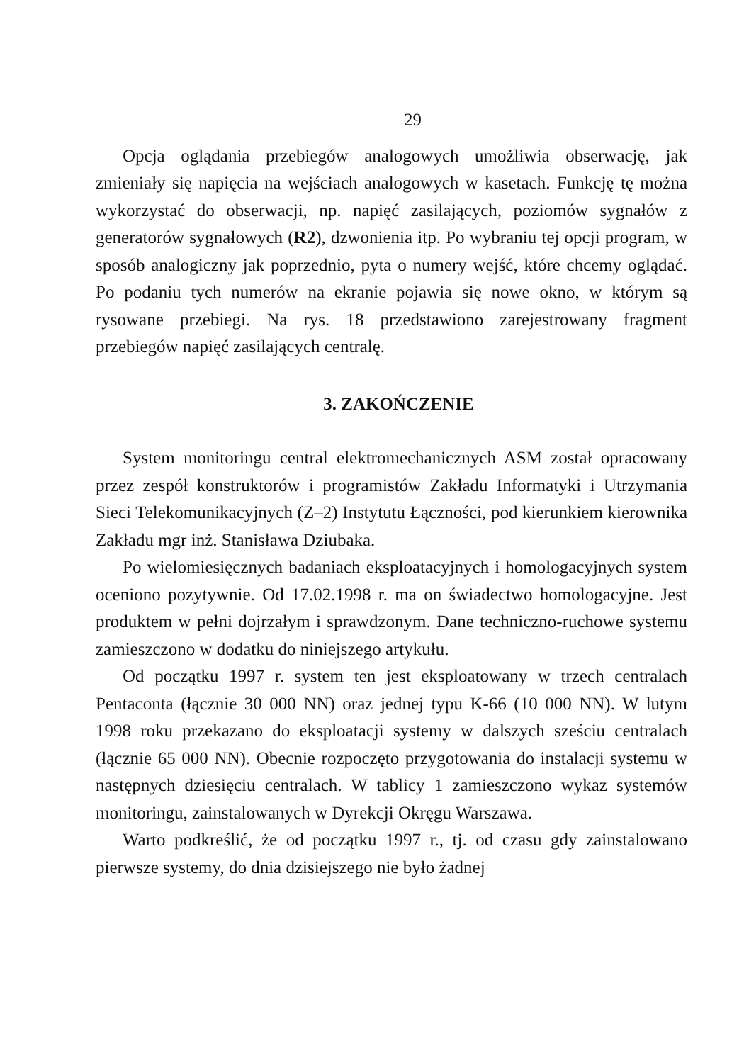29
Opcja oglądania przebiegów analogowych umożliwia obserwację, jak zmieniały się napięcia na wejściach analogowych w kasetach. Funkcję tę można wykorzystać do obserwacji, np. napięć zasilających, poziomów sygnałów z generatorów sygnałowych (R2), dzwonienia itp. Po wybraniu tej opcji program, w sposób analogiczny jak poprzednio, pyta o numery wejść, które chcemy oglądać. Po podaniu tych numerów na ekranie pojawia się nowe okno, w którym są rysowane przebiegi. Na rys. 18 przedstawiono zarejestrowany fragment przebiegów napięć zasilających centralę.
3. ZAKOŃCZENIE
System monitoringu central elektromechanicznych ASM został opracowany przez zespół konstruktorów i programistów Zakładu Informatyki i Utrzymania Sieci Telekomunikacyjnych (Z–2) Instytutu Łączności, pod kierunkiem kierownika Zakładu mgr inż. Stanisława Dziubaka.
Po wielomiesięcznych badaniach eksploatacyjnych i homologacyjnych system oceniono pozytywnie. Od 17.02.1998 r. ma on świadectwo homologacyjne. Jest produktem w pełni dojrzałym i sprawdzonym. Dane techniczno-ruchowe systemu zamieszczono w dodatku do niniejszego artykułu.
Od początku 1997 r. system ten jest eksploatowany w trzech centralach Pentaconta (łącznie 30 000 NN) oraz jednej typu K-66 (10 000 NN). W lutym 1998 roku przekazano do eksploatacji systemy w dalszych sześciu centralach (łącznie 65 000 NN). Obecnie rozpoczęto przygotowania do instalacji systemu w następnych dziesięciu centralach. W tablicy 1 zamieszczono wykaz systemów monitoringu, zainstalowanych w Dyrekcji Okręgu Warszawa.
Warto podkreślić, że od początku 1997 r., tj. od czasu gdy zainstalowano pierwsze systemy, do dnia dzisiejszego nie było żadnej